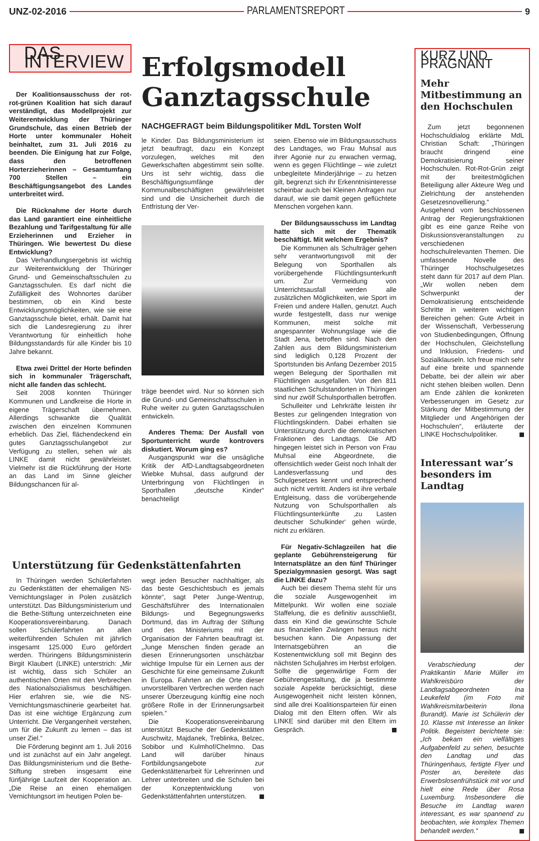UNZ-02-2016 PARLAMENTSREPORT 9
DAS INTERVIEW
Der Koalitionsausschuss der rot-rot-grünen Koalition hat sich darauf verständigt, das Modellprojekt zur Weiterentwicklung der Thüringer Grundschule, das einen Betrieb der Horte unter kommunaler Hoheit beinhaltet, zum 31. Juli 2016 zu beenden. Die Einigung hat zur Folge, dass den betroffenen Horterzieherinnen – Gesamtumfang 700 Stellen – ein Beschäftigungsangebot des Landes unterbreitet wird.
Die Rücknahme der Horte durch das Land garantiert eine einheitliche Bezahlung und Tarifgestaltung für alle Erzieherinnen und Erzieher in Thüringen. Wie bewertest Du diese Entwicklung?
Das Verhandlungsergebnis ist wichtig zur Weiterentwicklung der Thüringer Grund- und Gemeinschaftsschulen zu Ganztagsschulen. Es darf nicht die Zufälligkeit des Wohnortes darüber bestimmen, ob ein Kind beste Entwicklungsmöglichkeiten, wie sie eine Ganztagsschule bietet, erhält. Damit hat sich die Landesregierung zu ihrer Verantwortung für einheitlich hohe Bildungsstandards für alle Kinder bis 10 Jahre bekannt.
Etwa zwei Drittel der Horte befinden sich in kommunaler Trägerschaft, nicht alle fanden das schlecht.
Seit 2008 konnten Thüringer Kommunen und Landkreise die Horte in eigene Trägerschaft übernehmen. Allerdings schwankte die Qualität zwischen den einzelnen Kommunen erheblich. Das Ziel, flächendeckend ein gutes Ganztagsschulangebot zur Verfügung zu stellen, sehen wir als LINKE damit nicht gewährleistet. Vielmehr ist die Rückführung der Horte an das Land im Sinne gleicher Bildungschancen für al-
Erfolgsmodell Ganztagsschule
NACHGEFRAGT beim Bildungspolitiker MdL Torsten Wolf
le Kinder. Das Bildungsministerium ist jetzt beauftragt, dazu ein Konzept vorzulegen, welches mit den Gewerkschaften abgestimmt sein sollte. Uns ist sehr wichtig, dass die Beschäftigungsumfänge der Kommunalbeschäftigten gewährleistet sind und die Unsicherheit durch die Entfristung der Ver-
träge beendet wird. Nur so können sich die Grund- und Gemeinschaftsschulen in Ruhe weiter zu guten Ganztagsschulen entwickeln.
Anderes Thema: Der Ausfall von Sportunterricht wurde kontrovers diskutiert. Worum ging es?
Ausgangspunkt war die unsägliche Kritik der AfD-Landtagsabgeordneten Wiebke Muhsal, dass aufgrund der Unterbringung von Flüchtlingen in Sporthallen „deutsche Kinder“ benachteiligt
seien. Ebenso wie im Bildungsausschuss des Landtages, wo Frau Muhsal aus ihrer Agonie nur zu erwachen vermag, wenn es gegen Flüchtlinge – wie zuletzt unbegleitete Minderjährige – zu hetzen gilt, begrenzt sich ihr Erkenntnisinteresse scheinbar auch bei Kleinen Anfragen nur darauf, wie sie damit gegen geflüchtete Menschen vorgehen kann.
Der Bildungsausschuss im Landtag hatte sich mit der Thematik beschäftigt. Mit welchem Ergebnis?
Die Kommunen als Schulträger gehen sehr verantwortungsvoll mit der Belegung von Sporthallen als vorübergehende Flüchtlingsunterkunft um. Zur Vermeidung von Unterrichtsausfall werden alle zusätzlichen Möglichkeiten, wie Sport im Freien und andere Hallen, genutzt. Auch wurde festgestellt, dass nur wenige Kommunen, meist solche mit angespannter Wohnungslage wie die Stadt Jena, betroffen sind. Nach den Zahlen aus dem Bildungsministerium sind lediglich 0,128 Prozent der Sportstunden bis Anfang Dezember 2015 wegen Belegung der Sporthallen mit Flüchtlingen ausgefallen. Von den 811 staatlichen Schulstandorten in Thüringen sind nur zwölf Schulsporthallen betroffen.
Schulleiter und Lehrkräfte leisten ihr Bestes zur gelingenden Integration von Flüchtlingskindern. Dabei erhalten sie Unterstützung durch die demokratischen Fraktionen des Landtags. Die AfD hingegen leistet sich in Person von Frau Muhsal eine Abgeordnete, die offensichtlich weder Geist noch Inhalt der Landesverfassung und des Schulgesetzes kennt und entsprechend auch nicht vertritt. Anders ist ihre verbale Entgleisung, dass die vorübergehende Nutzung von Schulsporthallen als Flüchtlingsunterkünfte ‚zu Lasten deutscher Schulkinder‘ gehen würde, nicht zu erklären.
Für Negativ-Schlagzeilen hat die geplante Gebührensteigerung für Internatsplätze an den fünf Thüringer Spezialgymnasien gesorgt. Was sagt die LINKE dazu?
Auch bei diesem Thema steht für uns die soziale Ausgewogenheit im Mittelpunkt. Wir wollen eine soziale Staffelung, die es definitiv ausschließt, dass ein Kind die gewünschte Schule aus finanziellen Zwängen heraus nicht besuchen kann. Die Anpassung der Internatsgebühren an die Kostenentwicklung soll mit Beginn des nächsten Schuljahres im Herbst erfolgen. Sollte die gegenwärtige Form der Gebührengestaltung, die ja bestimmte soziale Aspekte berücksichtigt, diese Ausgewogenheit nicht leisten können, sind alle drei Koalitionsparteien für einen Dialog mit den Eltern offen. Wir als LINKE sind darüber mit den Eltern im Gespräch.
Unterstützung für Gedenkstättenfahrten
In Thüringen werden Schülerfahrten zu Gedenkstätten der ehemaligen NS-Vernichtungslager in Polen zusätzlich unterstützt. Das Bildungsministerium und die Bethe-Stiftung unterzeichneten eine Kooperationsvereinbarung. Danach sollen Schülerfahrten an allen weiterführenden Schulen mit jährlich insgesamt 125.000 Euro gefördert werden. Thüringens Bildungsministerin Birgit Klaubert (LINKE) unterstrich: „Mir ist wichtig, dass sich Schüler an authentischen Orten mit den Verbrechen des Nationalsozialismus beschäftigen. Hier erfahren sie, wie die NS-Vernichtungsmaschinerie gearbeitet hat. Das ist eine wichtige Ergänzung zum Unterricht. Die Vergangenheit verstehen, um für die Zukunft zu lernen – das ist unser Ziel.“
Die Förderung beginnt am 1. Juli 2016 und ist zunächst auf ein Jahr angelegt. Das Bildungsministerium und die Bethe-Stiftung streben insgesamt eine fünfjährige Laufzeit der Kooperation an. „Die Reise an einen ehemaligen Vernichtungsort im heutigen Polen be-
wegt jeden Besucher nachhaltiger, als das beste Geschichtsbuch es jemals könnte“, sagt Peter Junge-Wentrup, Geschäftsführer des Internationalen Bildungs- und Begegnungswerks Dortmund, das im Auftrag der Stiftung und des Ministeriums mit der Organisation der Fahrten beauftragt ist. „Junge Menschen finden gerade an diesen Erinnerungsorten unschätzbar wichtige Impulse für ein Lernen aus der Geschichte für eine gemeinsame Zukunft in Europa. Fahrten an die Orte dieser unvorstellbaren Verbrechen werden nach unserer Überzeugung künftig eine noch größere Rolle in der Erinnerungsarbeit spielen.“
Die Kooperationsvereinbarung unterstützt Besuche der Gedenkstätten Auschwitz, Majdanek, Treblinka, Belzec, Sobibor und Kulmhof/Chelmno. Das Land will darüber hinaus Fortbildungsangebote zur Gedenkstättenarbeit für Lehrerinnen und Lehrer unterbreiten und die Schulen bei der Konzeptentwicklung von Gedenkstättenfahrten unterstützen.
KURZ UND PRÄGNANT
Mehr Mitbestimmung an den Hochschulen
Zum jetzt begonnenen Hochschuldialog erklärte MdL Christian Schaft: „Thüringen braucht dringend eine Demokratisierung seiner Hochschulen. Rot-Rot-Grün zeigt mit der breitestmöglichen Beteiligung aller Akteure Weg und Zielrichtung der anstehenden Gesetzesnovellierung.“ Ausgehend vom beschlossenen Antrag der Regierungsfraktionen gibt es eine ganze Reihe von Diskussionsveranstaltungen zu verschiedenen hochschulrelevanten Themen. Die umfassende Novelle des Thüringer Hochschulgesetzes steht dann für 2017 auf dem Plan. „Wir wollen neben dem Schwerpunkt der Demokratisierung entscheidende Schritte in weiteren wichtigen Bereichen gehen: Gute Arbeit in der Wissenschaft, Verbesserung von Studienbedingungen, Öffnung der Hochschulen, Gleichstellung und Inklusion, Friedens- und Sozialklauseln. Ich freue mich sehr auf eine breite und spannende Debatte, bei der allein wir aber nicht stehen bleiben wollen. Denn am Ende zählen die konkreten Verbesserungen im Gesetz zur Stärkung der Mitbestimmung der Mitglieder und Angehörigen der Hochschulen“, erläuterte der LINKE Hochschulpolitiker.
Interessant war’s besonders im Landtag
Verabschiedung der Praktikantin Marie Müller im Wahlkreisbüro der Landtagsabgeordneten Ina Leukefeld (im Foto mit Wahlkreismitarbeiterin Ilona Burandt). Marie ist Schülerin der 10. Klasse mit Interesse an linker Politik. Begeistert berichtete sie: „Ich bekam ein vielfältiges Aufgabenfeld zu sehen, besuchte den Landtag und das Thüringenhaus, fertigte Flyer und Poster an, bereitete das Erwerbslosenfrühstück mit vor und hielt eine Rede über Rosa Luxemburg. Insbesondere die Besuche im Landtag waren interessant, es war spannend zu beobachten, wie komplex Themen behandelt werden.“